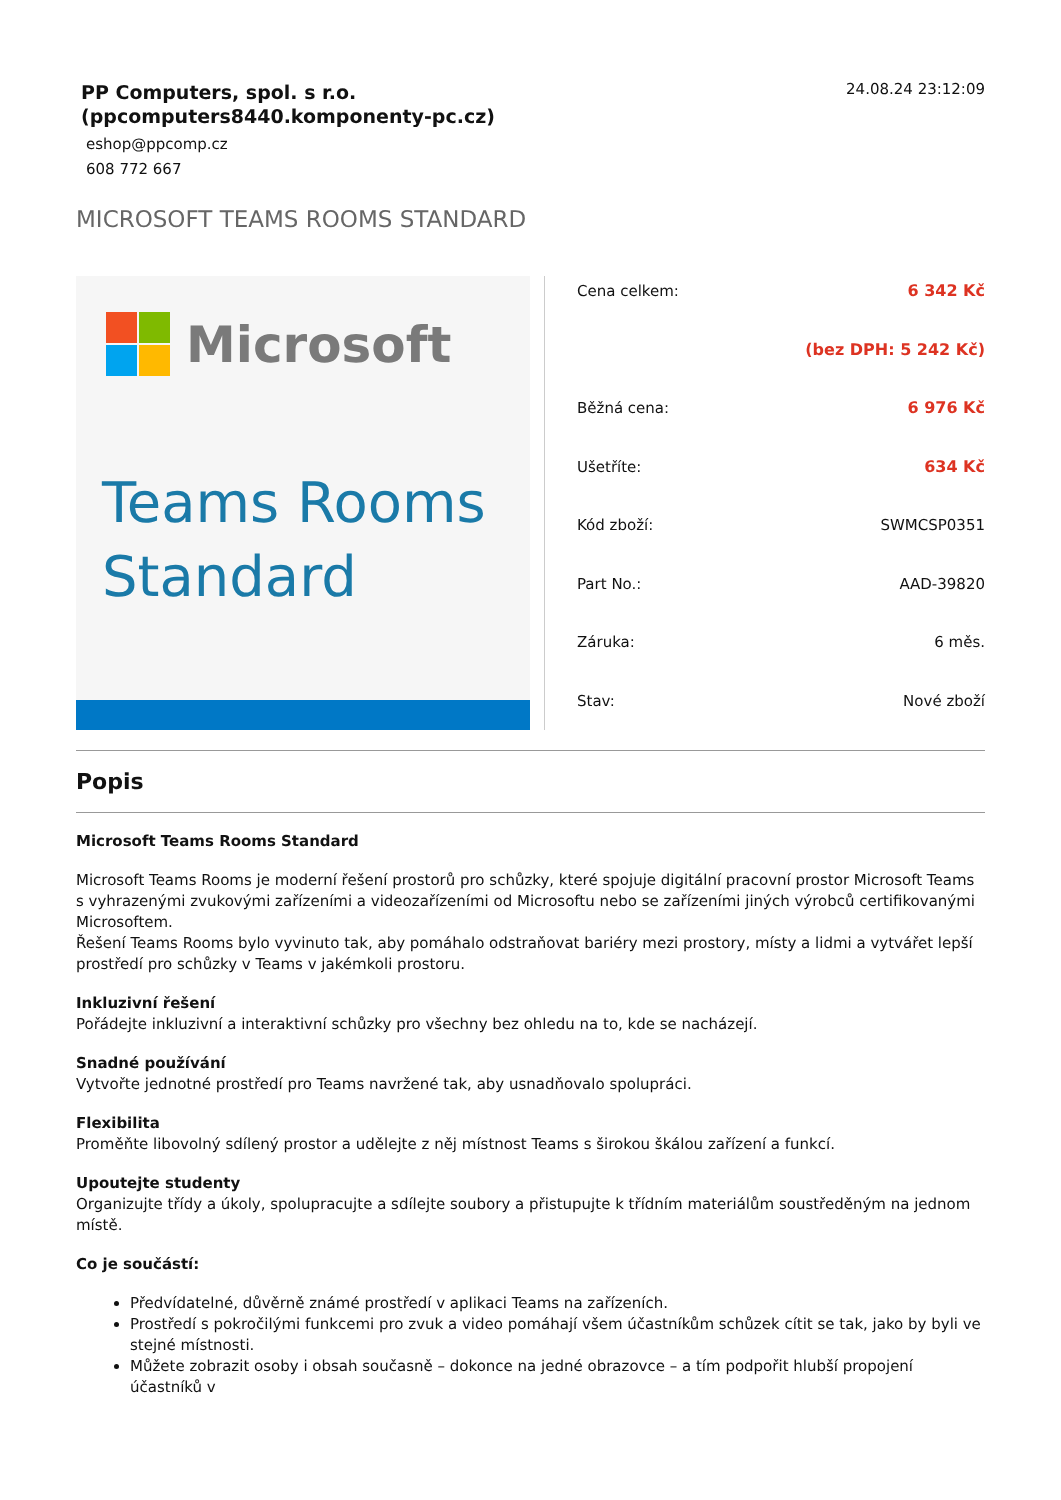PP Computers, spol. s r.o.
(ppcomputers8440.komponenty-pc.cz)
eshop@ppcomp.cz
608 772 667
24.08.24 23:12:09
MICROSOFT TEAMS ROOMS STANDARD
Microsoft
Teams Rooms
Standard
| Cena celkem: | 6 342 Kč |
| | (bez DPH: 5 242 Kč) |
| Běžná cena: | 6 976 Kč |
| Ušetříte: | 634 Kč |
| Kód zboží: | SWMCSP0351 |
| Part No.: | AAD-39820 |
| Záruka: | 6 měs. |
| Stav: | Nové zboží |
Popis
Microsoft Teams Rooms Standard
Microsoft Teams Rooms je moderní řešení prostorů pro schůzky, které spojuje digitální pracovní prostor Microsoft Teams s vyhrazenými zvukovými zařízeními a videozařízeními od Microsoftu nebo se zařízeními jiných výrobců certifikovanými Microsoftem.
Řešení Teams Rooms bylo vyvinuto tak, aby pomáhalo odstraňovat bariéry mezi prostory, místy a lidmi a vytvářet lepší prostředí pro schůzky v Teams v jakémkoli prostoru.
Inkluzivní řešení
Pořádejte inkluzivní a interaktivní schůzky pro všechny bez ohledu na to, kde se nacházejí.
Snadné používání
Vytvořte jednotné prostředí pro Teams navržené tak, aby usnadňovalo spolupráci.
Flexibilita
Proměňte libovolný sdílený prostor a udělejte z něj místnost Teams s širokou škálou zařízení a funkcí.
Upoutejte studenty
Organizujte třídy a úkoly, spolupracujte a sdílejte soubory a přistupujte k třídním materiálům soustředěným na jednom místě.
Co je součástí:
Předvídatelné, důvěrně známé prostředí v aplikaci Teams na zařízeních.
Prostředí s pokročilými funkcemi pro zvuk a video pomáhají všem účastníkům schůzek cítit se tak, jako by byli ve stejné místnosti.
Můžete zobrazit osoby i obsah současně – dokonce na jedné obrazovce – a tím podpořit hlubší propojení účastníků v